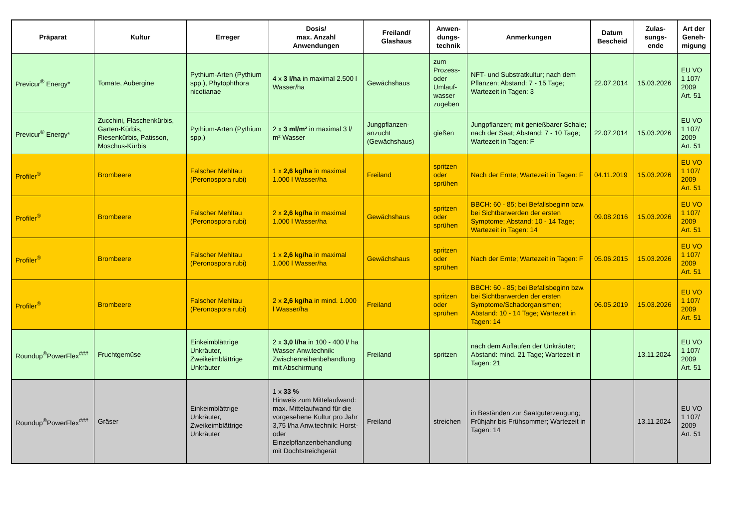| Präparat | Kultur | Erreger | Dosis/ max. Anzahl Anwendungen | Freiland/ Glashaus | Anwen- dungs- technik | Anmerkungen | Datum Bescheid | Zulas- sungs- ende | Art der Geneh- migung |
| --- | --- | --- | --- | --- | --- | --- | --- | --- | --- |
| Previcur<sup>®</sup> Energy* | Tomate, Aubergine | Pythium-Arten (Pythium spp.), Phytophthora nicotianae | 4 x 3 l/ha in maximal 2.500 l Wasser/ha | Gewächshaus | zum Prozess- oder Umlauf- wasser zugeben | NFT- und Substratkultur; nach dem Pflanzen; Abstand: 7 - 15 Tage; Wartezeit in Tagen: 3 | 22.07.2014 | 15.03.2026 | EU VO 1 107/ 2009 Art. 51 |
| Previcur<sup>®</sup> Energy* | Zucchini, Flaschenkürbis, Garten-Kürbis, Riesenkürbis, Patisson, Moschus-Kürbis | Pythium-Arten (Pythium spp.) | 2 x 3 ml/m² in maximal 3 l/ m² Wasser | Jungpflanzen-anzucht (Gewächshaus) | gießen | Jungpflanzen; mit genießbarer Schale; nach der Saat; Abstand: 7 - 10 Tage; Wartezeit in Tagen: F | 22.07.2014 | 15.03.2026 | EU VO 1 107/ 2009 Art. 51 |
| Profiler<sup>®</sup> | Brombeere | Falscher Mehltau (Peronospora rubi) | 1 x 2,6 kg/ha in maximal 1.000 l Wasser/ha | Freiland | spritzen oder sprühen | Nach der Ernte; Wartezeit in Tagen: F | 04.11.2019 | 15.03.2026 | EU VO 1 107/ 2009 Art. 51 |
| Profiler<sup>®</sup> | Brombeere | Falscher Mehltau (Peronospora rubi) | 2 x 2,6 kg/ha in maximal 1.000 l Wasser/ha | Gewächshaus | spritzen oder sprühen | BBCH: 60 - 85; bei Befallsbeginn bzw. bei Sichtbarwerden der ersten Symptome; Abstand: 10 - 14 Tage; Wartezeit in Tagen: 14 | 09.08.2016 | 15.03.2026 | EU VO 1 107/ 2009 Art. 51 |
| Profiler<sup>®</sup> | Brombeere | Falscher Mehltau (Peronospora rubi) | 1 x 2,6 kg/ha in maximal 1.000 l Wasser/ha | Gewächshaus | spritzen oder sprühen | Nach der Ernte; Wartezeit in Tagen: F | 05.06.2015 | 15.03.2026 | EU VO 1 107/ 2009 Art. 51 |
| Profiler<sup>®</sup> | Brombeere | Falscher Mehltau (Peronospora rubi) | 2 x 2,6 kg/ha in mind. 1.000 l Wasser/ha | Freiland | spritzen oder sprühen | BBCH: 60 - 85; bei Befallsbeginn bzw. bei Sichtbarwerden der ersten Symptome/Schadorganismen; Abstand: 10 - 14 Tage; Wartezeit in Tagen: 14 | 06.05.2019 | 15.03.2026 | EU VO 1 107/ 2009 Art. 51 |
| Roundup<sup>®</sup>PowerFlex<sup>###</sup> | Fruchtgemüse | Einkeimblättrige Unkräuter, Zweikeimblättrige Unkräuter | 2 x 3,0 l/ha in 100 - 400 l/ ha Wasser Anw.technik: Zwischenreihenbehandlung mit Abschirmung | Freiland | spritzen | nach dem Auflaufen der Unkräuter; Abstand: mind. 21 Tage; Wartezeit in Tagen: 21 | | 13.11.2024 | EU VO 1 107/ 2009 Art. 51 |
| Roundup<sup>®</sup>PowerFlex<sup>###</sup> | Gräser | Einkeimblättrige Unkräuter, Zweikeimblättrige Unkräuter | 1 x 33 % Hinweis zum Mittelaufwand: max. Mittelaufwand für die vorgesehene Kultur pro Jahr 3,75 l/ha Anw.technik: Horst- oder Einzelpflanzenbehandlung mit Dochtstreichgerät | Freiland | streichen | in Beständen zur Saatguterzeugung; Frühjahr bis Frühsommer; Wartezeit in Tagen: 14 | | 13.11.2024 | EU VO 1 107/ 2009 Art. 51 |